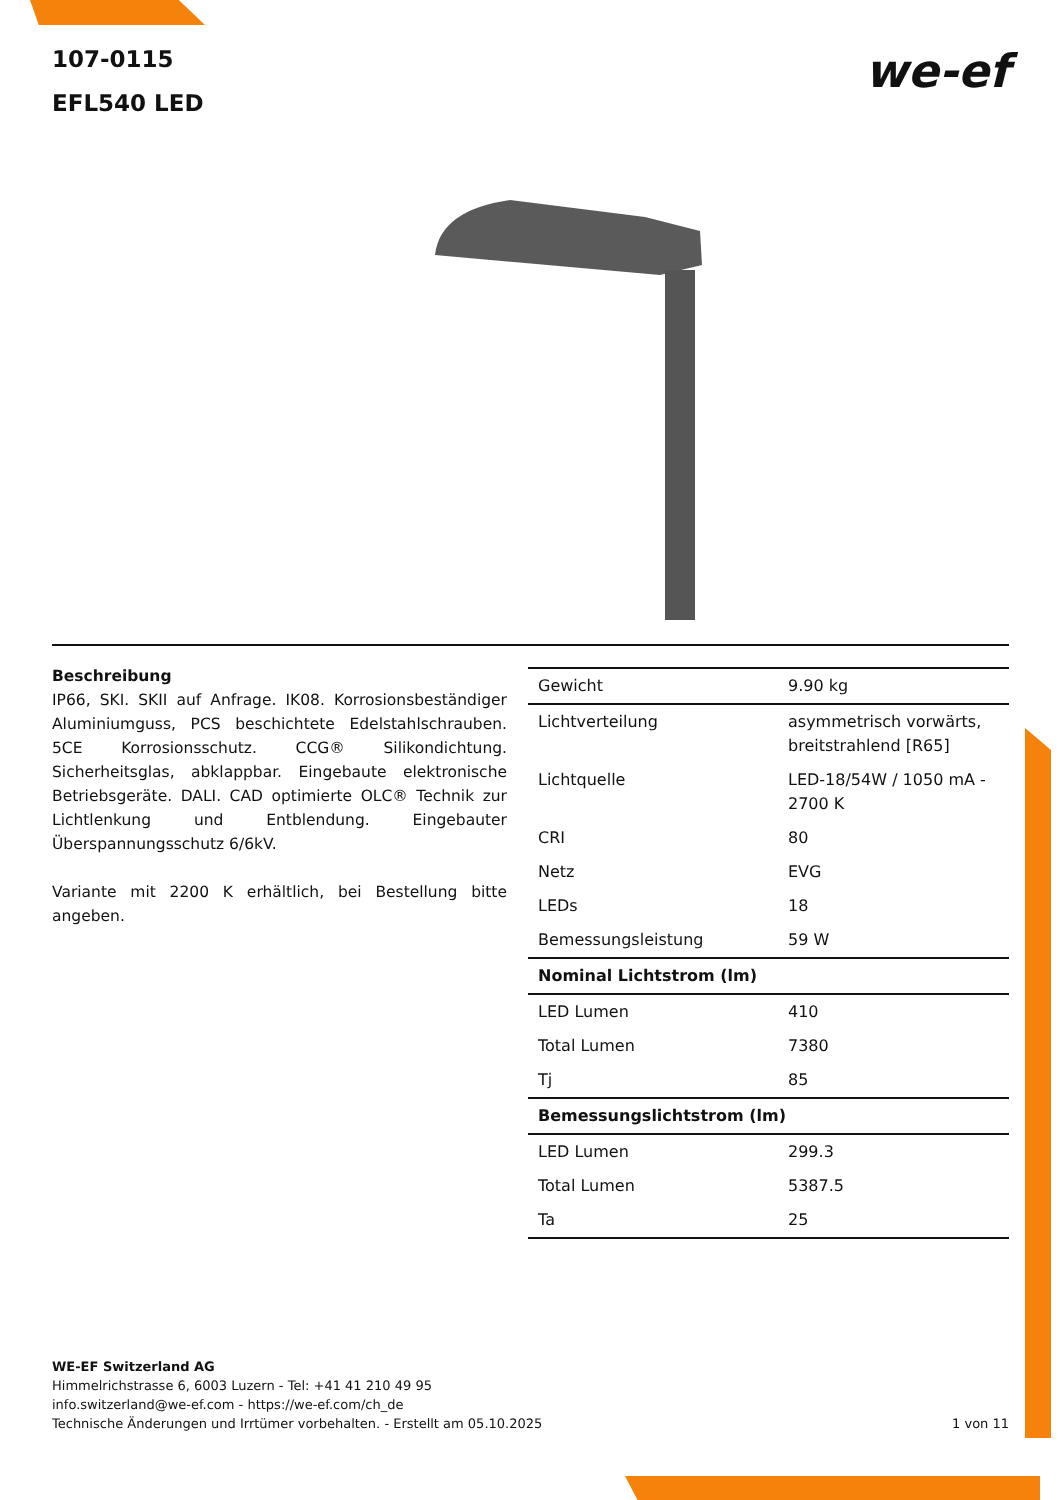107-0115
EFL540 LED
we-ef
Beschreibung
IP66, SKI. SKII auf Anfrage. IK08. Korrosionsbeständiger Aluminiumguss, PCS beschichtete Edelstahlschrauben. 5CE Korrosionsschutz. CCG® Silikondichtung. Sicherheitsglas, abklappbar. Eingebaute elektronische Betriebsgeräte. DALI. CAD optimierte OLC® Technik zur Lichtlenkung und Entblendung. Eingebauter Überspannungsschutz 6/6kV.
Variante mit 2200 K erhältlich, bei Bestellung bitte angeben.
| Gewicht | 9.90 kg |
| Lichtverteilung | asymmetrisch vorwärts, breitstrahlend [R65] |
| Lichtquelle | LED-18/54W / 1050 mA - 2700 K |
| CRI | 80 |
| Netz | EVG |
| LEDs | 18 |
| Bemessungsleistung | 59 W |
| Nominal Lichtstrom (lm) | |
| LED Lumen | 410 |
| Total Lumen | 7380 |
| Tj | 85 |
| Bemessungslichtstrom (lm) | |
| LED Lumen | 299.3 |
| Total Lumen | 5387.5 |
| Ta | 25 |
WE-EF Switzerland AG
Himmelrichstrasse 6, 6003 Luzern - Tel: +41 41 210 49 95
info.switzerland@we-ef.com - https://we-ef.com/ch_de
1 von 11 Technische Änderungen und Irrtümer vorbehalten. - Erstellt am 05.10.2025